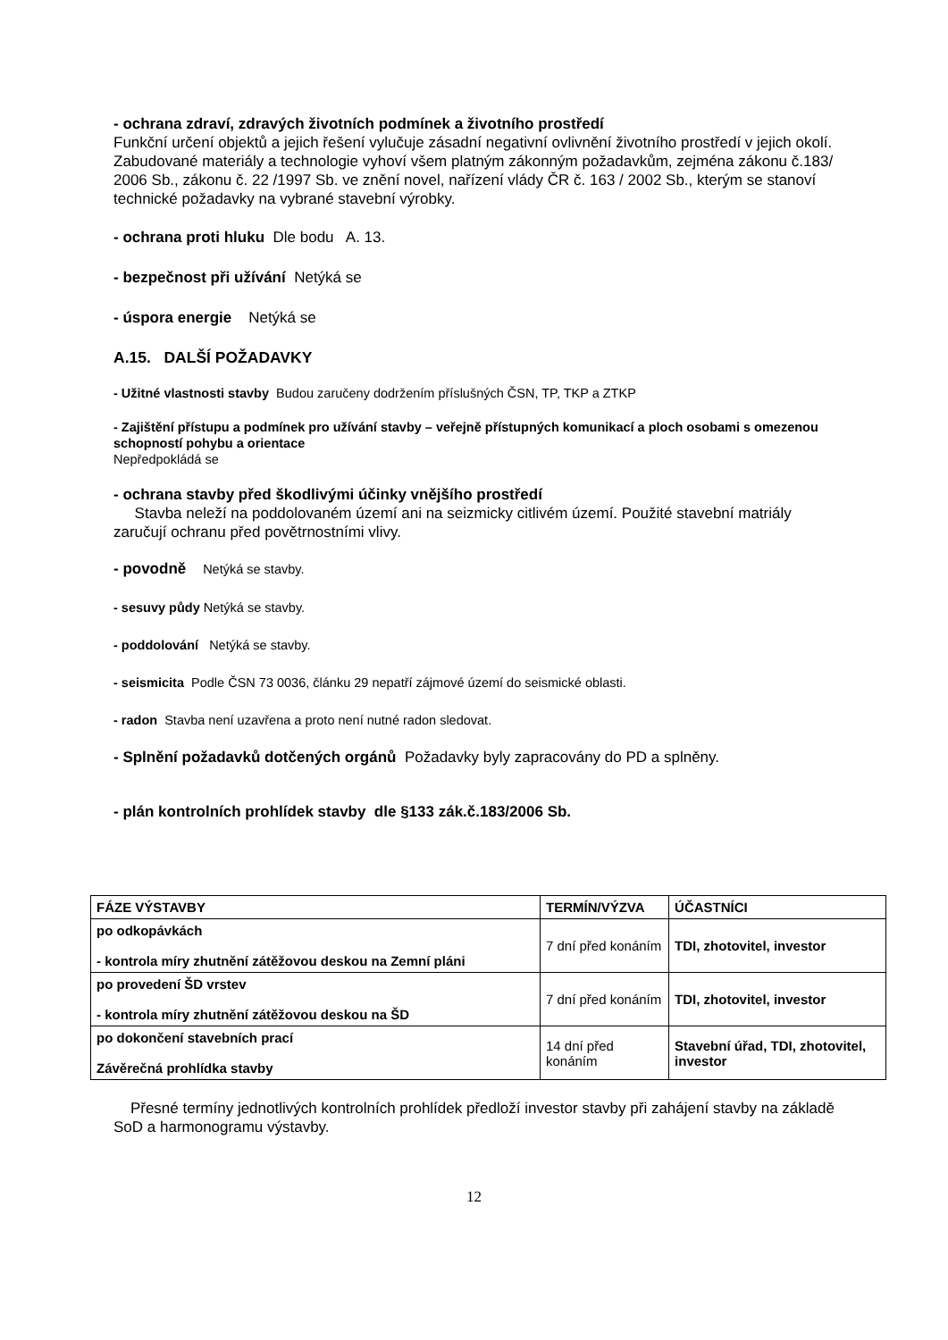- ochrana zdraví, zdravých životních podmínek a životního prostředí
Funkční určení objektů a jejich řešení vylučuje zásadní negativní ovlivnění životního prostředí v jejich okolí. Zabudované materiály a technologie vyhoví všem platným zákonným požadavkům, zejména zákonu č.183/ 2006 Sb., zákonu č. 22 /1997 Sb. ve znění novel, nařízení vlády ČR č. 163 / 2002 Sb., kterým se stanoví technické požadavky na vybrané stavební výrobky.
- ochrana proti hluku Dle bodu A. 13.
- bezpečnost při užívání Netýká se
- úspora energie Netýká se
A.15. DALŠÍ POŽADAVKY
- Užitné vlastnosti stavby Budou zaručeny dodržením příslušných ČSN, TP, TKP a ZTKP
- Zajištění přístupu a podmínek pro užívání stavby – veřejně přístupných komunikací a ploch osobami s omezenou schopností pohybu a orientace
Nepředpokládá se
- ochrana stavby před škodlivými účinky vnějšího prostředí
Stavba neleží na poddolovaném území ani na seizmicky citlivém území. Použité stavební matriály zaručují ochranu před povětrnostními vlivy.
- povodně Netýká se stavby.
- sesuvy půdy Netýká se stavby.
- poddolování Netýká se stavby.
- seismicita Podle ČSN 73 0036, článku 29 nepatří zájmové území do seismické oblasti.
- radon Stavba není uzavřena a proto není nutné radon sledovat.
- Splnění požadavků dotčených orgánů Požadavky byly zapracovány do PD a splněny.
- plán kontrolních prohlídek stavby dle §133 zák.č.183/2006 Sb.
| FÁZE VÝSTAVBY | TERMÍN/VÝZVA | ÚČASTNÍCI |
| --- | --- | --- |
| po odkopávkách - kontrola míry zhutnění zátěžovou deskou na Zemní pláni | 7 dní před konáním | TDI, zhotovitel, investor |
| po provedení ŠD vrstev - kontrola míry zhutnění zátěžovou deskou na ŠD | 7 dní před konáním | TDI, zhotovitel, investor |
| po dokončení stavebních prací Závěrečná prohlídka stavby | 14 dní před konáním | Stavební úřad, TDI, zhotovitel, investor |
Přesné termíny jednotlivých kontrolních prohlídek předloží investor stavby při zahájení stavby na základě SoD a harmonogramu výstavby.
12